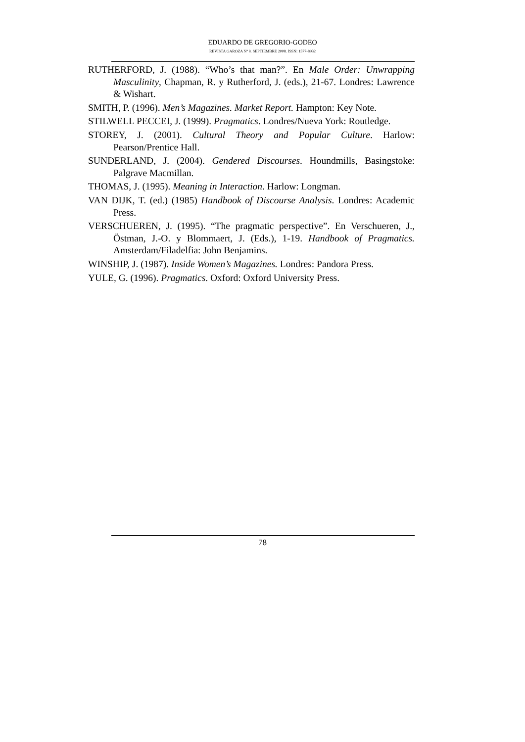EDUARDO DE GREGORIO-GODEO
REVISTA GAROZA Nº 8. SEPTIEMBRE 2008. ISSN: 1577-8932
RUTHERFORD, J. (1988). “Who’s that man?”. En Male Order: Unwrapping Masculinity, Chapman, R. y Rutherford, J. (eds.), 21-67. Londres: Lawrence & Wishart.
SMITH, P. (1996). Men’s Magazines. Market Report. Hampton: Key Note.
STILWELL PECCEI, J. (1999). Pragmatics. Londres/Nueva York: Routledge.
STOREY, J. (2001). Cultural Theory and Popular Culture. Harlow: Pearson/Prentice Hall.
SUNDERLAND, J. (2004). Gendered Discourses. Houndmills, Basingstoke: Palgrave Macmillan.
THOMAS, J. (1995). Meaning in Interaction. Harlow: Longman.
VAN DIJK, T. (ed.) (1985) Handbook of Discourse Analysis. Londres: Academic Press.
VERSCHUEREN, J. (1995). “The pragmatic perspective”. En Verschueren, J., Östman, J.-O. y Blommaert, J. (Eds.), 1-19. Handbook of Pragmatics. Amsterdam/Filadelfia: John Benjamins.
WINSHIP, J. (1987). Inside Women’s Magazines. Londres: Pandora Press.
YULE, G. (1996). Pragmatics. Oxford: Oxford University Press.
78